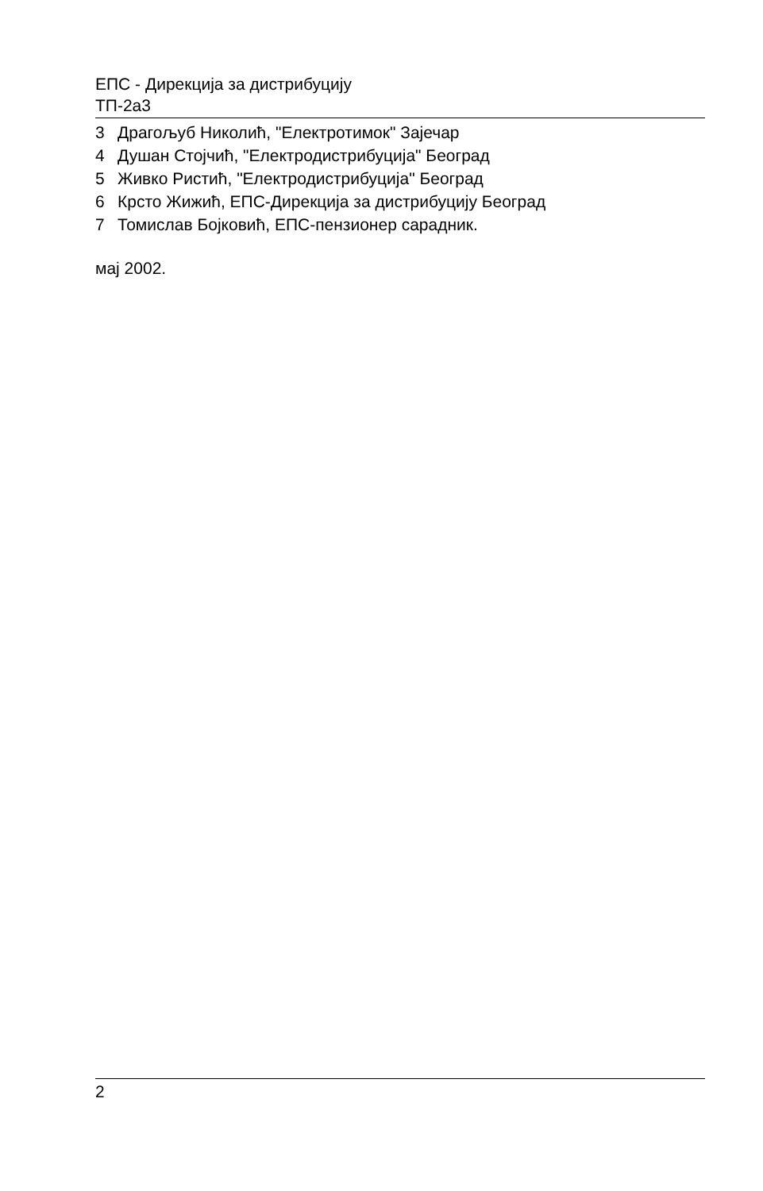ЕПС - Дирекција за дистрибуцију
ТП-2а3
3 Драгољуб Николић, "Електротимок" Зајечар
4 Душан Стојчић, "Електродистрибуција" Београд
5 Живко Ристић, "Електродистрибуција" Београд
6 Крсто Жижић, ЕПС-Дирекција за дистрибуцију Београд
7 Томислав Бојковић, ЕПС-пензионер сарадник.
мај 2002.
2